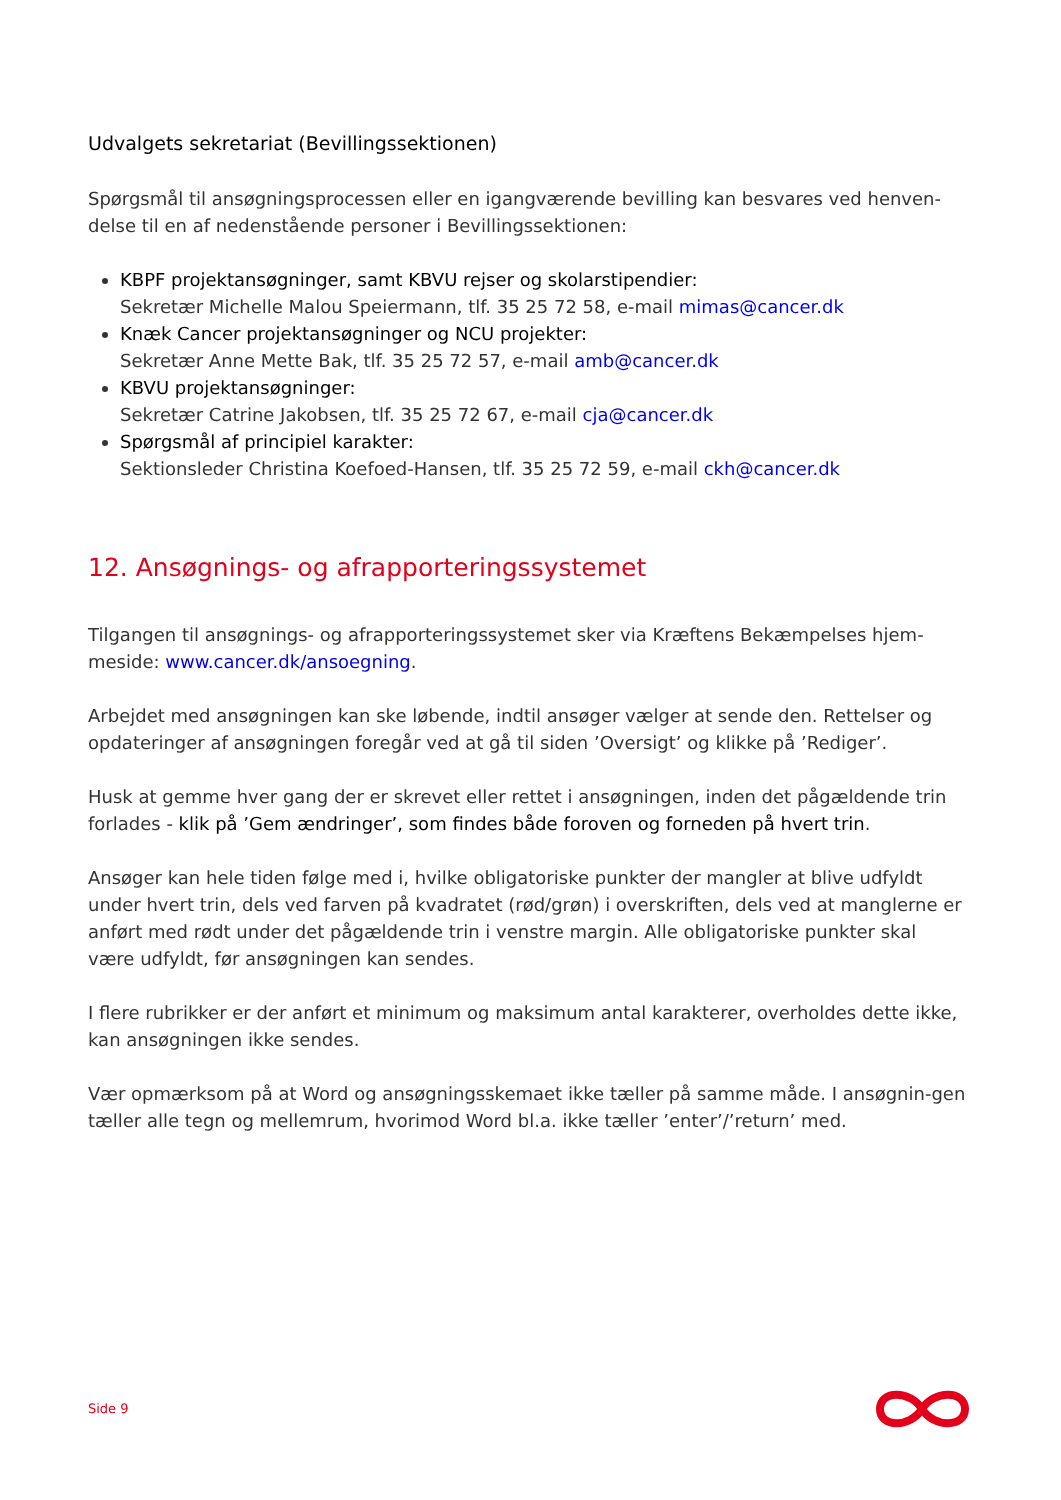Udvalgets sekretariat (Bevillingssektionen)
Spørgsmål til ansøgningsprocessen eller en igangværende bevilling kan besvares ved henven-delse til en af nedenstående personer i Bevillingssektionen:
KBPF projektansøgninger, samt KBVU rejser og skolarstipendier:
Sekretær Michelle Malou Speiermann, tlf. 35 25 72 58, e-mail mimas@cancer.dk
Knæk Cancer projektansøgninger og NCU projekter:
Sekretær Anne Mette Bak, tlf. 35 25 72 57, e-mail amb@cancer.dk
KBVU projektansøgninger:
Sekretær Catrine Jakobsen, tlf. 35 25 72 67, e-mail cja@cancer.dk
Spørgsmål af principiel karakter:
Sektionsleder Christina Koefoed-Hansen, tlf. 35 25 72 59, e-mail ckh@cancer.dk
12. Ansøgnings- og afrapporteringssystemet
Tilgangen til ansøgnings- og afrapporteringssystemet sker via Kræftens Bekæmpelses hjem-meside: www.cancer.dk/ansoegning.
Arbejdet med ansøgningen kan ske løbende, indtil ansøger vælger at sende den. Rettelser og opdateringer af ansøgningen foregår ved at gå til siden ’Oversigt’ og klikke på ’Rediger’.
Husk at gemme hver gang der er skrevet eller rettet i ansøgningen, inden det pågældende trin forlades - klik på ’Gem ændringer’, som findes både foroven og forneden på hvert trin.
Ansøger kan hele tiden følge med i, hvilke obligatoriske punkter der mangler at blive udfyldt under hvert trin, dels ved farven på kvadratet (rød/grøn) i overskriften, dels ved at manglerne er anført med rødt under det pågældende trin i venstre margin. Alle obligatoriske punkter skal være udfyldt, før ansøgningen kan sendes.
I flere rubrikker er der anført et minimum og maksimum antal karakterer, overholdes dette ikke, kan ansøgningen ikke sendes.
Vær opmærksom på at Word og ansøgningsskemaet ikke tæller på samme måde. I ansøgnin-gen tæller alle tegn og mellemrum, hvorimod Word bl.a. ikke tæller ’enter’/’return’ med.
Side 9